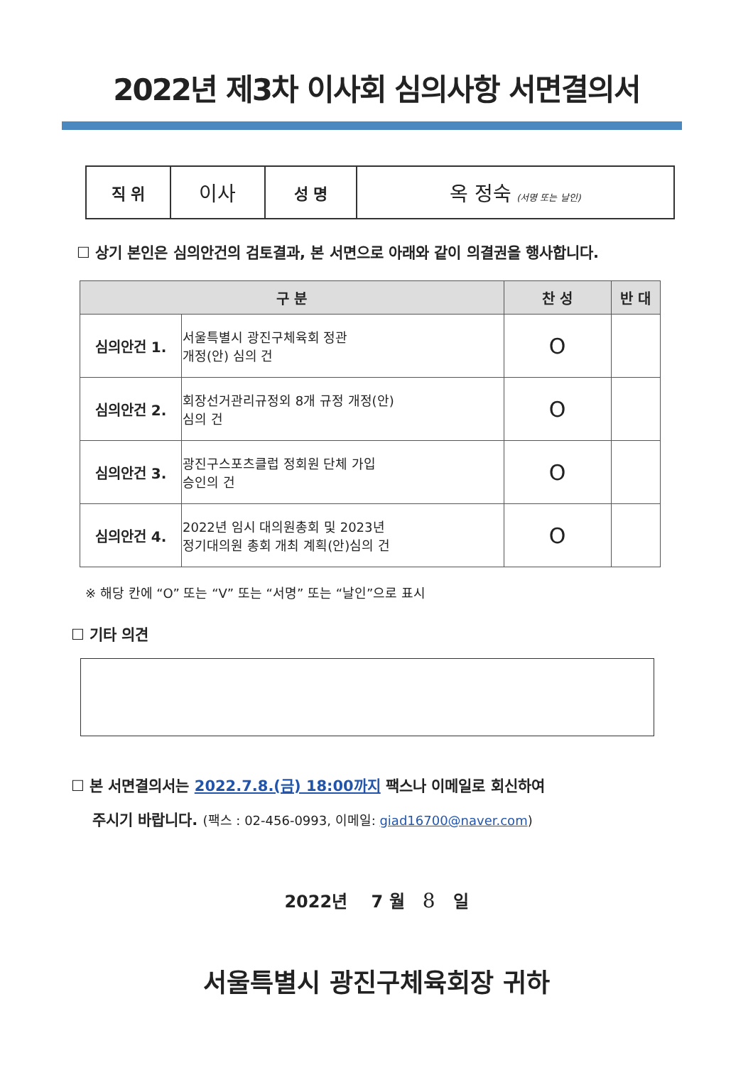2022년 제3차 이사회 심의사항 서면결의서
| 직 위 | 이사 | 성 명 | 옥 정숙 (서명 또는 날인) |
☐ 상기 본인은 심의안건의 검토결과, 본 서면으로 아래와 같이 의결권을 행사합니다.
| 구 분 | | 찬 성 | 반 대 |
| --- | --- | --- | --- |
| 심의안건 1. | 서울특별시 광진구체육회 정관 개정(안) 심의 건 | O | |
| 심의안건 2. | 회장선거관리규정외 8개 규정 개정(안) 심의 건 | O | |
| 심의안건 3. | 광진구스포츠클럽 정회원 단체 가입 승인의 건 | O | |
| 심의안건 4. | 2022년 임시 대의원총회 및 2023년 정기대의원 총회 개최 계획(안)심의 건 | O | |
※ 해당 칸에 “O” 또는 “V” 또는 “서명” 또는 “날인”으로 표시
☐ 기타 의견
☐ 본 서면결의서는 2022.7.8.(금) 18:00까지 팩스나 이메일로 회신하여
주시기 바랍니다. (팩스 : 02-456-0993, 이메일: giad16700@naver.com)
2022년 7 월 8 일
서울특별시 광진구체육회장 귀하